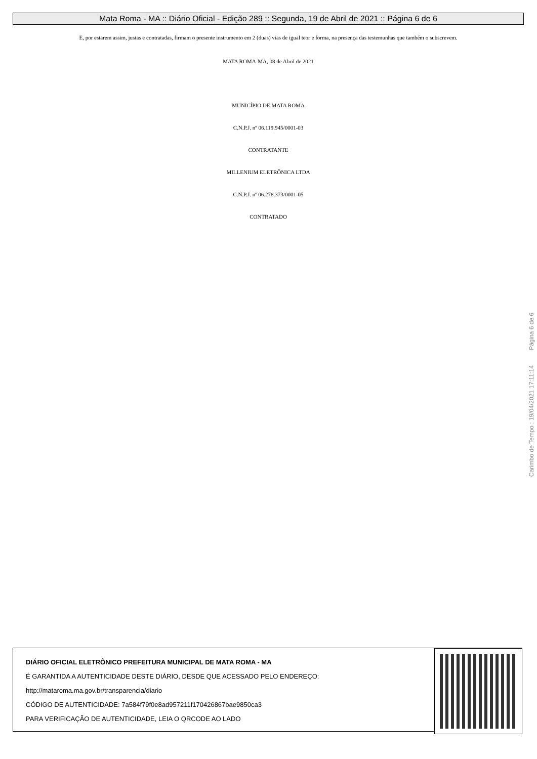Mata Roma - MA :: Diário Oficial - Edição 289 :: Segunda, 19 de Abril de 2021 :: Página 6 de 6
E, por estarem assim, justas e contratadas, firmam o presente instrumento em 2 (duas) vias de igual teor e forma, na presença das testemunhas que também o subscrevem.
MATA ROMA-MA, 08 de Abril de 2021
MUNICÍPIO DE MATA ROMA
C.N.P.J. nº 06.119.945/0001-03
CONTRATANTE
MILLENIUM ELETRÔNICA LTDA
C.N.P.J. nº 06.278.373/0001-05
CONTRATADO
Carimbo de Tempo : 19/04/2021 17:11:14 Página 6 de 6
DIÁRIO OFICIAL ELETRÔNICO PREFEITURA MUNICIPAL DE MATA ROMA - MA
É GARANTIDA A AUTENTICIDADE DESTE DIÁRIO, DESDE QUE ACESSADO PELO ENDEREÇO:
http://mataroma.ma.gov.br/transparencia/diario
CÓDIGO DE AUTENTICIDADE: 7a584f79f0e8ad957211f170426867bae9850ca3
PARA VERIFICAÇÃO DE AUTENTICIDADE, LEIA O QRCODE AO LADO